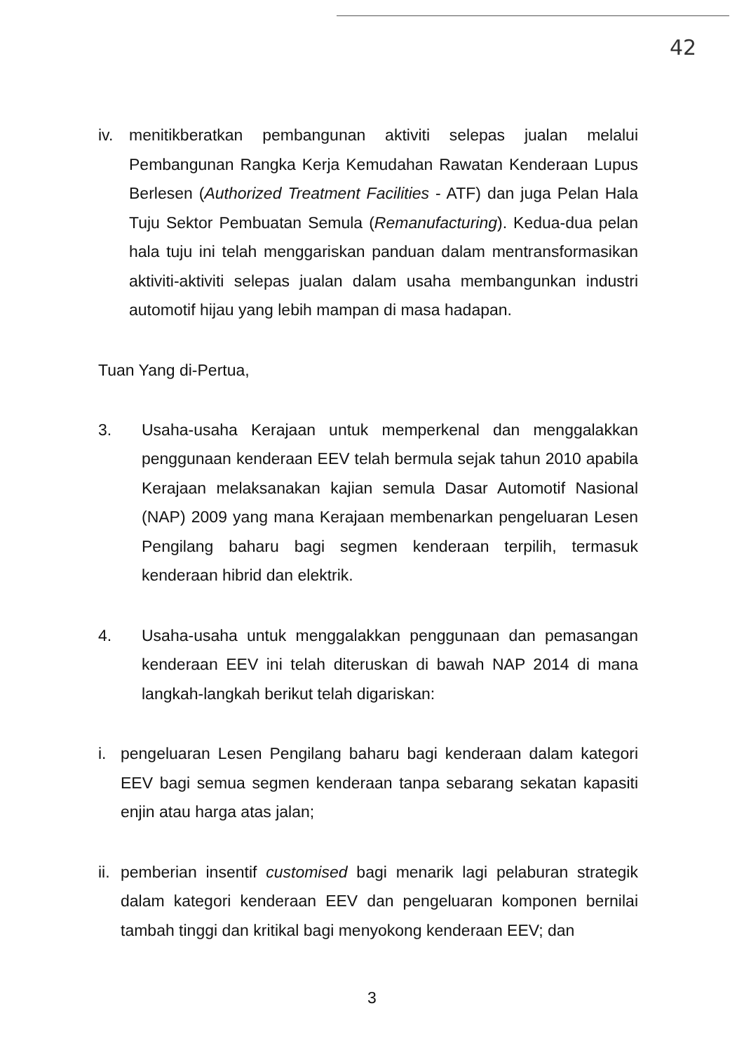42
iv. menitikberatkan pembangunan aktiviti selepas jualan melalui Pembangunan Rangka Kerja Kemudahan Rawatan Kenderaan Lupus Berlesen (Authorized Treatment Facilities - ATF) dan juga Pelan Hala Tuju Sektor Pembuatan Semula (Remanufacturing). Kedua-dua pelan hala tuju ini telah menggariskan panduan dalam mentransformasikan aktiviti-aktiviti selepas jualan dalam usaha membangunkan industri automotif hijau yang lebih mampan di masa hadapan.
Tuan Yang di-Pertua,
3. Usaha-usaha Kerajaan untuk memperkenal dan menggalakkan penggunaan kenderaan EEV telah bermula sejak tahun 2010 apabila Kerajaan melaksanakan kajian semula Dasar Automotif Nasional (NAP) 2009 yang mana Kerajaan membenarkan pengeluaran Lesen Pengilang baharu bagi segmen kenderaan terpilih, termasuk kenderaan hibrid dan elektrik.
4. Usaha-usaha untuk menggalakkan penggunaan dan pemasangan kenderaan EEV ini telah diteruskan di bawah NAP 2014 di mana langkah-langkah berikut telah digariskan:
i. pengeluaran Lesen Pengilang baharu bagi kenderaan dalam kategori EEV bagi semua segmen kenderaan tanpa sebarang sekatan kapasiti enjin atau harga atas jalan;
ii. pemberian insentif customised bagi menarik lagi pelaburan strategik dalam kategori kenderaan EEV dan pengeluaran komponen bernilai tambah tinggi dan kritikal bagi menyokong kenderaan EEV; dan
3